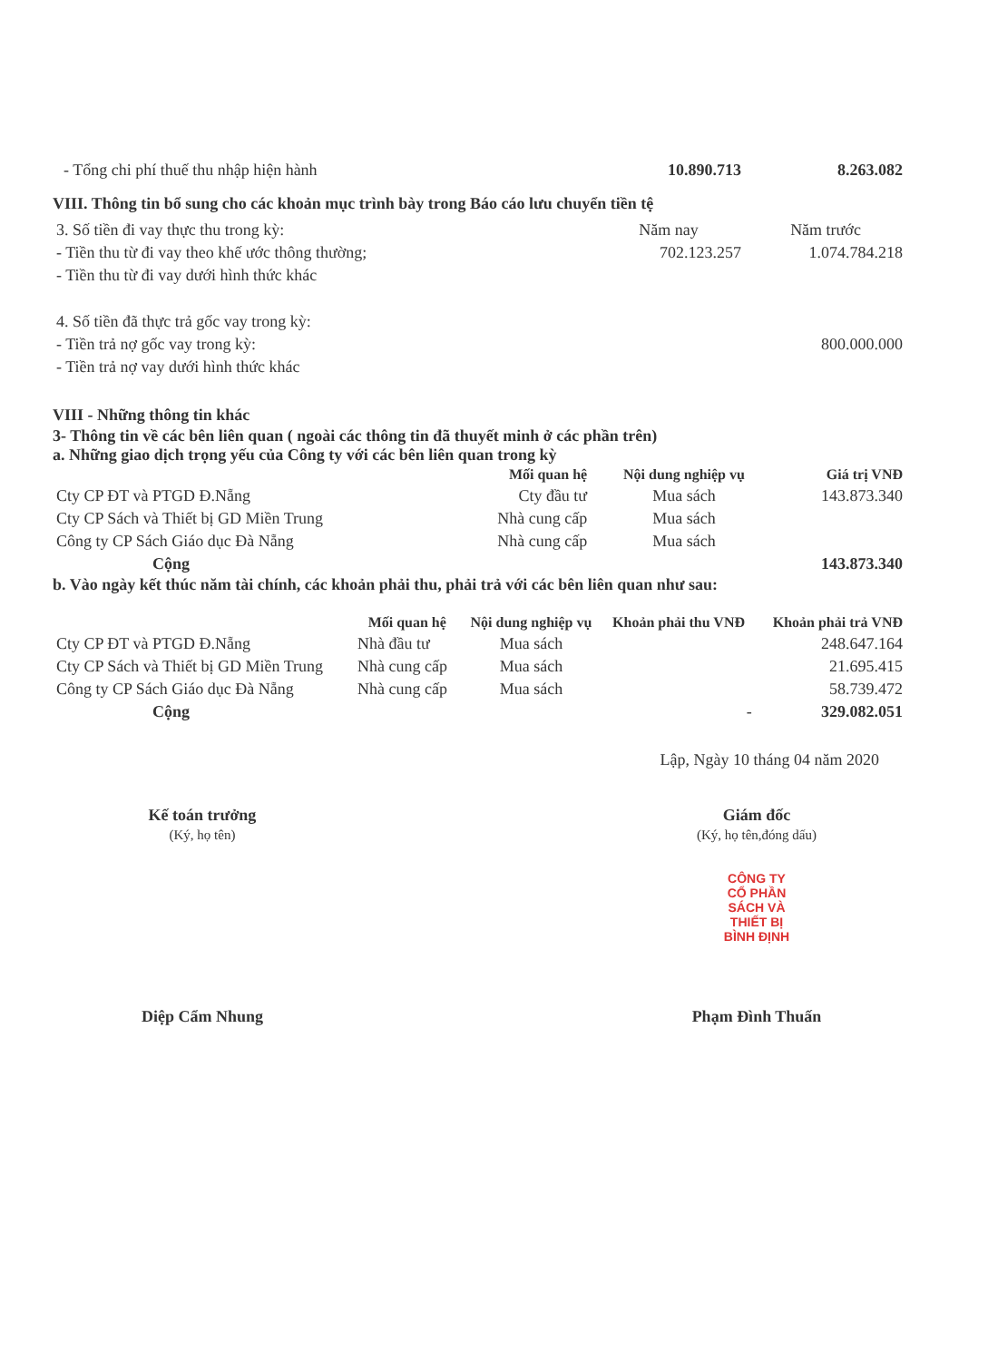| - Tổng chi phí thuế thu nhập hiện hành | 10.890.713 | 8.263.082 |
VIII. Thông tin bổ sung cho các khoản mục trình bày trong Báo cáo lưu chuyển tiền tệ
| 3. Số tiền đi vay thực thu trong kỳ: | Năm nay | Năm trước |
| - Tiền thu từ đi vay theo khế ước thông thường; | 702.123.257 | 1.074.784.218 |
| - Tiền thu từ đi vay dưới hình thức khác | | |
| 4. Số tiền đã thực trả gốc vay trong kỳ: | | |
| - Tiền trả nợ gốc vay trong kỳ: | | 800.000.000 |
| - Tiền trả nợ vay dưới hình thức khác | | |
VIII - Những thông tin khác
3- Thông tin về các bên liên quan ( ngoài các thông tin đã thuyết minh ở các phần trên)
a. Những giao dịch trọng yếu của Công ty với các bên liên quan trong kỳ
| | Mối quan hệ | Nội dung nghiệp vụ | Giá trị VNĐ |
| --- | --- | --- | --- |
| Cty CP ĐT và PTGD Đ.Nẵng | Cty đầu tư | Mua sách | 143.873.340 |
| Cty CP Sách và Thiết bị GD Miền Trung | Nhà cung cấp | Mua sách | |
| Công ty CP Sách Giáo dục Đà Nẵng | Nhà cung cấp | Mua sách | |
| Cộng | | | 143.873.340 |
b. Vào ngày kết thúc năm tài chính, các khoản phải thu, phải trả với các bên liên quan như sau:
| | Mối quan hệ | Nội dung nghiệp vụ | Khoản phải thu VNĐ | Khoản phải trả VNĐ |
| --- | --- | --- | --- | --- |
| Cty CP ĐT và PTGD Đ.Nẵng | Nhà đầu tư | Mua sách | | 248.647.164 |
| Cty CP Sách và Thiết bị GD Miền Trung | Nhà cung cấp | Mua sách | | 21.695.415 |
| Công ty CP Sách Giáo dục Đà Nẵng | Nhà cung cấp | Mua sách | | 58.739.472 |
| Cộng | | | - | 329.082.051 |
Lập, Ngày 10 tháng 04 năm 2020
Kế toán trưởng
(Ký, họ tên)
Diệp Cẩm Nhung
Giám đốc
(Ký, họ tên,đóng dấu)
CÔNG TY
CỔ PHẦN
SÁCH VÀ
THIẾT BỊ
BÌNH ĐỊNH
Phạm Đình Thuấn